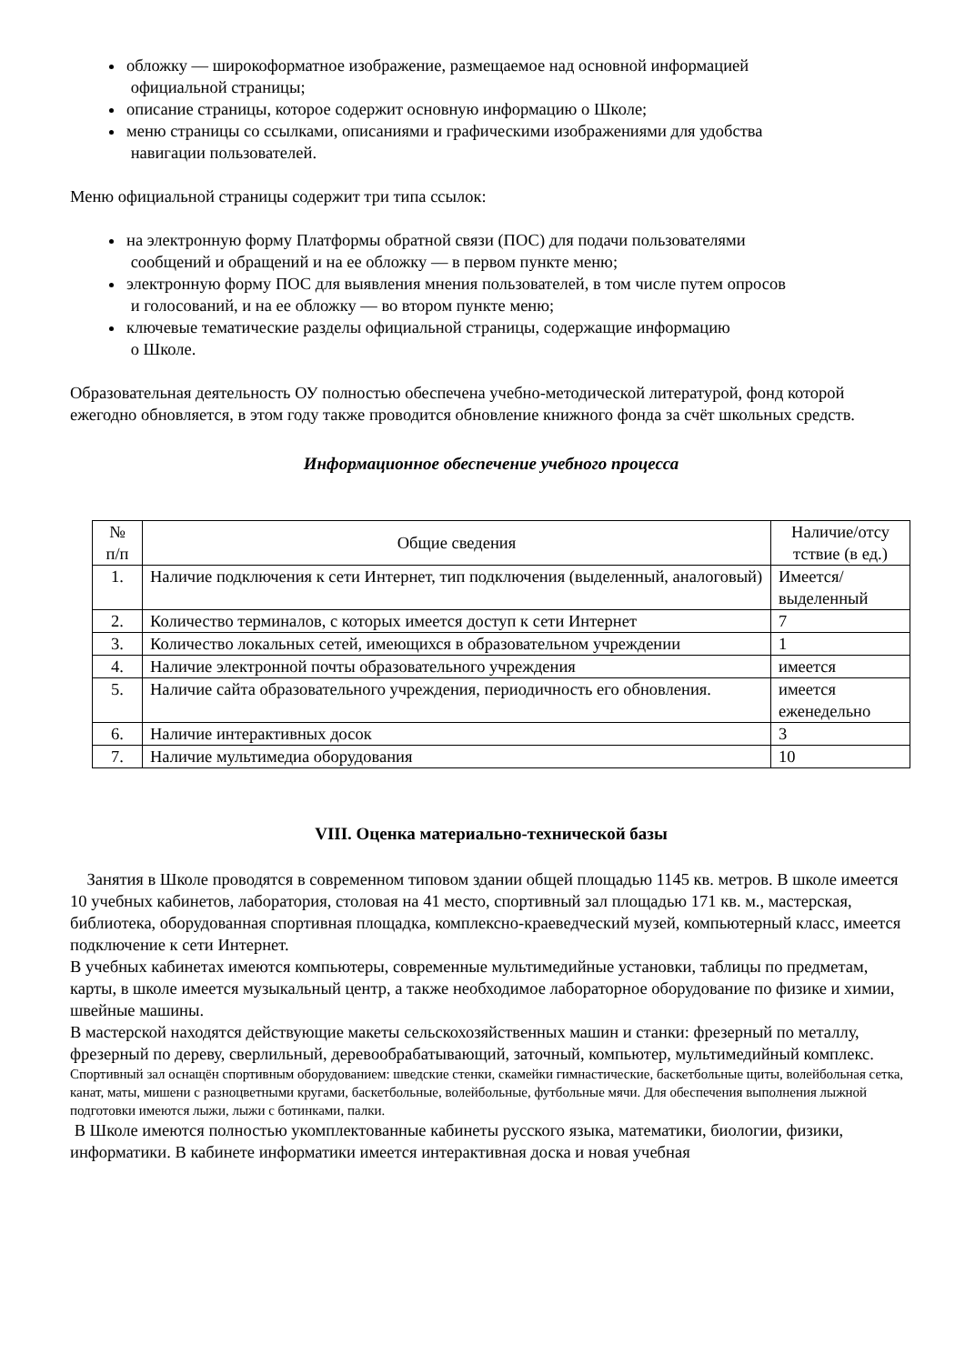обложку — широкоформатное изображение, размещаемое над основной информацией
официальной страницы;
описание страницы, которое содержит основную информацию о Школе;
меню страницы со ссылками, описаниями и графическими изображениями для удобства
навигации пользователей.
Меню официальной страницы содержит три типа ссылок:
на электронную форму Платформы обратной связи (ПОС) для подачи пользователями
сообщений и обращений и на ее обложку — в первом пункте меню;
электронную форму ПОС для выявления мнения пользователей, в том числе путем опросов
и голосований, и на ее обложку — во втором пункте меню;
ключевые тематические разделы официальной страницы, содержащие информацию
о Школе.
Образовательная деятельность ОУ полностью обеспечена учебно-методической литературой, фонд которой ежегодно обновляется, в этом году также проводится обновление книжного фонда за счёт школьных средств.
Информационное обеспечение учебного процесса
| № п/п | Общие сведения | Наличие/отсу тствие (в ед.) |
| --- | --- | --- |
| 1. | Наличие подключения к сети Интернет, тип подключения (выделенный, аналоговый) | Имеется/ выделенный |
| 2. | Количество терминалов, с которых имеется доступ к сети Интернет | 7 |
| 3. | Количество локальных сетей, имеющихся в образовательном учреждении | 1 |
| 4. | Наличие электронной почты образовательного учреждения | имеется |
| 5. | Наличие сайта образовательного учреждения, периодичность его обновления. | имеется еженедельно |
| 6. | Наличие интерактивных досок | 3 |
| 7. | Наличие мультимедиа оборудования | 10 |
VIII. Оценка материально-технической базы
Занятия в Школе проводятся в современном типовом здании общей площадью 1145 кв. метров. В школе имеется 10 учебных кабинетов, лаборатория, столовая на 41 место, спортивный зал площадью 171 кв. м., мастерская, библиотека, оборудованная спортивная площадка, комплексно-краеведческий музей, компьютерный класс, имеется подключение к сети Интернет.
В учебных кабинетах имеются компьютеры, современные мультимедийные установки, таблицы по предметам, карты, в школе имеется музыкальный центр, а также необходимое лабораторное оборудование по физике и химии, швейные машины.
В мастерской находятся действующие макеты сельскохозяйственных машин и станки: фрезерный по металлу, фрезерный по дереву, сверлильный, деревообрабатывающий, заточный, компьютер, мультимедийный комплекс.
Спортивный зал оснащён спортивным оборудованием: шведские стенки, скамейки гимнастические, баскетбольные щиты, волейбольная сетка, канат, маты, мишени с разноцветными кругами, баскетбольные, волейбольные, футбольные мячи. Для обеспечения выполнения лыжной подготовки имеются лыжи, лыжи с ботинками, палки.
В Школе имеются полностью укомплектованные кабинеты русского языка, математики, биологии, физики, информатики. В кабинете информатики имеется интерактивная доска и новая учебная